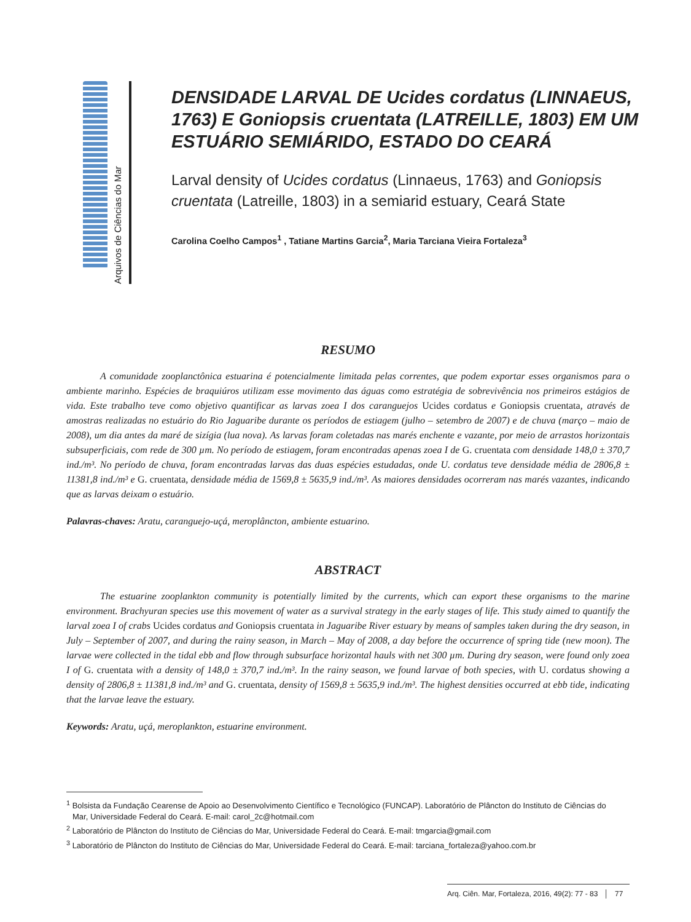Arquivos de Ciências do Mar
DENSIDADE LARVAL DE Ucides cordatus (LINNAEUS, 1763) E Goniopsis cruentata (LATREILLE, 1803) EM UM ESTUÁRIO SEMIÁRIDO, ESTADO DO CEARÁ
Larval density of Ucides cordatus (Linnaeus, 1763) and Goniopsis cruentata (Latreille, 1803) in a semiarid estuary, Ceará State
Carolina Coelho Campos<sup>1</sup> , Tatiane Martins Garcia<sup>2</sup>, Maria Tarciana Vieira Fortaleza<sup>3</sup>
RESUMO
A comunidade zooplanctônica estuarina é potencialmente limitada pelas correntes, que podem exportar esses organismos para o ambiente marinho. Espécies de braquiúros utilizam esse movimento das águas como estratégia de sobrevivência nos primeiros estágios de vida. Este trabalho teve como objetivo quantificar as larvas zoea I dos caranguejos Ucides cordatus e Goniopsis cruentata, através de amostras realizadas no estuário do Rio Jaguaribe durante os períodos de estiagem (julho – setembro de 2007) e de chuva (março – maio de 2008), um dia antes da maré de sizígia (lua nova). As larvas foram coletadas nas marés enchente e vazante, por meio de arrastos horizontais subsuperficiais, com rede de 300 µm. No período de estiagem, foram encontradas apenas zoea I de G. cruentata com densidade 148,0 ± 370,7 ind./m³. No período de chuva, foram encontradas larvas das duas espécies estudadas, onde U. cordatus teve densidade média de 2806,8 ± 11381,8 ind./m³ e G. cruentata, densidade média de 1569,8 ± 5635,9 ind./m³. As maiores densidades ocorreram nas marés vazantes, indicando que as larvas deixam o estuário.
Palavras-chaves: Aratu, caranguejo-uçá, meroplâncton, ambiente estuarino.
ABSTRACT
The estuarine zooplankton community is potentially limited by the currents, which can export these organisms to the marine environment. Brachyuran species use this movement of water as a survival strategy in the early stages of life. This study aimed to quantify the larval zoea I of crabs Ucides cordatus and Goniopsis cruentata in Jaguaribe River estuary by means of samples taken during the dry season, in July – September of 2007, and during the rainy season, in March – May of 2008, a day before the occurrence of spring tide (new moon). The larvae were collected in the tidal ebb and flow through subsurface horizontal hauls with net 300 µm. During dry season, were found only zoea I of G. cruentata with a density of 148,0 ± 370,7 ind./m³. In the rainy season, we found larvae of both species, with U. cordatus showing a density of 2806,8 ± 11381,8 ind./m³ and G. cruentata, density of 1569,8 ± 5635,9 ind./m³. The highest densities occurred at ebb tide, indicating that the larvae leave the estuary.
Keywords: Aratu, uçá, meroplankton, estuarine environment.
<sup>1</sup> Bolsista da Fundação Cearense de Apoio ao Desenvolvimento Científico e Tecnológico (FUNCAP). Laboratório de Plâncton do Instituto de Ciências do Mar, Universidade Federal do Ceará. E-mail: carol_2c@hotmail.com
<sup>2</sup> Laboratório de Plâncton do Instituto de Ciências do Mar, Universidade Federal do Ceará. E-mail: tmgarcia@gmail.com
<sup>3</sup> Laboratório de Plâncton do Instituto de Ciências do Mar, Universidade Federal do Ceará. E-mail: tarciana_fortaleza@yahoo.com.br
Arq. Ciên. Mar, Fortaleza, 2016, 49(2): 77 - 83 │ 77